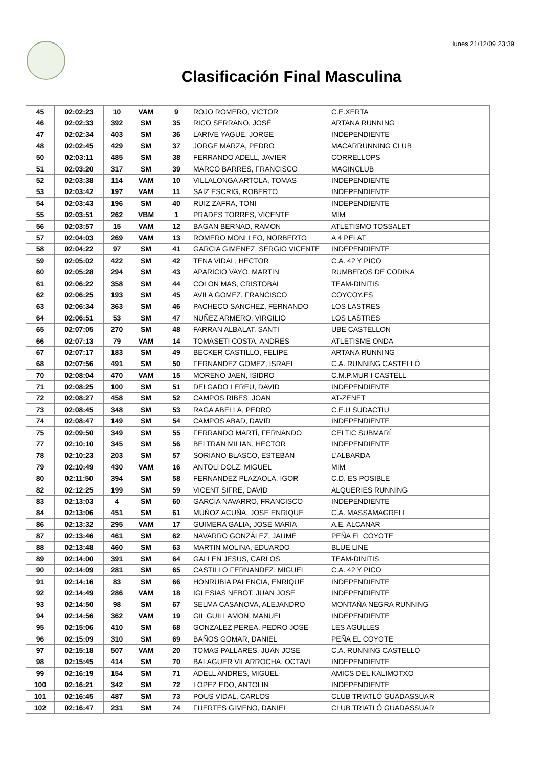lunes 21/12/09 23:39
Clasificación Final Masculina
| 45 | 02:02:23 | 10 | VAM | 9 | ROJO ROMERO, VICTOR | C.E.XERTA |
| 46 | 02:02:33 | 392 | SM | 35 | RICO SERRANO, JOSÉ | ARTANA RUNNING |
| 47 | 02:02:34 | 403 | SM | 36 | LARIVE YAGUE, JORGE | INDEPENDIENTE |
| 48 | 02:02:45 | 429 | SM | 37 | JORGE MARZA, PEDRO | MACARRUNNING CLUB |
| 50 | 02:03:11 | 485 | SM | 38 | FERRANDO ADELL, JAVIER | CORRELLOPS |
| 51 | 02:03:20 | 317 | SM | 39 | MARCO BARRES, FRANCISCO | MAGINCLUB |
| 52 | 02:03:38 | 114 | VAM | 10 | VILLALONGA ARTOLA, TOMAS | INDEPENDIENTE |
| 53 | 02:03:42 | 197 | VAM | 11 | SAIZ ESCRIG, ROBERTO | INDEPENDIENTE |
| 54 | 02:03:43 | 196 | SM | 40 | RUIZ ZAFRA, TONI | INDEPENDIENTE |
| 55 | 02:03:51 | 262 | VBM | 1 | PRADES TORRES, VICENTE | MIM |
| 56 | 02:03:57 | 15 | VAM | 12 | BAGAN BERNAD, RAMON | ATLETISMO TOSSALET |
| 57 | 02:04:03 | 269 | VAM | 13 | ROMERO MONLLEO, NORBERTO | A 4 PELAT |
| 58 | 02:04:22 | 97 | SM | 41 | GARCIA GIMENEZ, SERGIO VICENTE | INDEPENDIENTE |
| 59 | 02:05:02 | 422 | SM | 42 | TENA VIDAL, HECTOR | C.A. 42 Y PICO |
| 60 | 02:05:28 | 294 | SM | 43 | APARICIO VAYO, MARTIN | RUMBEROS DE CODINA |
| 61 | 02:06:22 | 358 | SM | 44 | COLON MAS, CRISTOBAL | TEAM-DINITIS |
| 62 | 02:06:25 | 193 | SM | 45 | AVILA GOMEZ, FRANCISCO | COYCOY.ES |
| 63 | 02:06:34 | 363 | SM | 46 | PACHECO SANCHEZ, FERNANDO | LOS LASTRES |
| 64 | 02:06:51 | 53 | SM | 47 | NUÑEZ ARMERO, VIRGILIO | LOS LASTRES |
| 65 | 02:07:05 | 270 | SM | 48 | FARRAN ALBALAT, SANTI | UBE CASTELLON |
| 66 | 02:07:13 | 79 | VAM | 14 | TOMASETI COSTA, ANDRES | ATLETISME ONDA |
| 67 | 02:07:17 | 183 | SM | 49 | BECKER CASTILLO, FELIPE | ARTANA RUNNING |
| 68 | 02:07:56 | 491 | SM | 50 | FERNANDEZ GOMEZ, ISRAEL | C.A. RUNNING CASTELLÓ |
| 70 | 02:08:04 | 470 | VAM | 15 | MORENO JAEN, ISIDRO | C.M.P.MUR I CASTELL |
| 71 | 02:08:25 | 100 | SM | 51 | DELGADO LEREU, DAVID | INDEPENDIENTE |
| 72 | 02:08:27 | 458 | SM | 52 | CAMPOS RIBES, JOAN | AT-ZENET |
| 73 | 02:08:45 | 348 | SM | 53 | RAGA ABELLA, PEDRO | C.E.U SUDACTIU |
| 74 | 02:08:47 | 149 | SM | 54 | CAMPOS ABAD, DAVID | INDEPENDIENTE |
| 75 | 02:09:50 | 349 | SM | 55 | FERRANDO MARTÍ, FERNANDO | CELTIC SUBMARÍ |
| 77 | 02:10:10 | 345 | SM | 56 | BELTRAN MILIAN, HECTOR | INDEPENDIENTE |
| 78 | 02:10:23 | 203 | SM | 57 | SORIANO BLASCO, ESTEBAN | L'ALBARDA |
| 79 | 02:10:49 | 430 | VAM | 16 | ANTOLI DOLZ, MIGUEL | MIM |
| 80 | 02:11:50 | 394 | SM | 58 | FERNANDEZ PLAZAOLA, IGOR | C.D. ES POSIBLE |
| 82 | 02:12:25 | 199 | SM | 59 | VICENT SIFRE, DAVID | ALQUERIES RUNNING |
| 83 | 02:13:03 | 4 | SM | 60 | GARCIA NAVARRO, FRANCISCO | INDEPENDIENTE |
| 84 | 02:13:06 | 451 | SM | 61 | MUÑOZ ACUÑA, JOSE ENRIQUE | C.A. MASSAMAGRELL |
| 86 | 02:13:32 | 295 | VAM | 17 | GUIMERA GALIA, JOSE MARIA | A.E. ALCANAR |
| 87 | 02:13:46 | 461 | SM | 62 | NAVARRO GONZÁLEZ, JAUME | PEÑA EL COYOTE |
| 88 | 02:13:48 | 460 | SM | 63 | MARTIN MOLINA, EDUARDO | BLUE LINE |
| 89 | 02:14:00 | 391 | SM | 64 | GALLEN JESUS, CARLOS | TEAM-DINITIS |
| 90 | 02:14:09 | 281 | SM | 65 | CASTILLO FERNANDEZ, MIGUEL | C.A. 42 Y PICO |
| 91 | 02:14:16 | 83 | SM | 66 | HONRUBIA PALENCIA, ENRIQUE | INDEPENDIENTE |
| 92 | 02:14:49 | 286 | VAM | 18 | IGLESIAS NEBOT, JUAN JOSE | INDEPENDIENTE |
| 93 | 02:14:50 | 98 | SM | 67 | SELMA CASANOVA, ALEJANDRO | MONTAÑA NEGRA RUNNING |
| 94 | 02:14:56 | 362 | VAM | 19 | GIL GUILLAMON, MANUEL | INDEPENDIENTE |
| 95 | 02:15:06 | 410 | SM | 68 | GONZALEZ PEREA, PEDRO JOSE | LES AGULLES |
| 96 | 02:15:09 | 310 | SM | 69 | BAÑOS GOMAR, DANIEL | PEÑA EL COYOTE |
| 97 | 02:15:18 | 507 | VAM | 20 | TOMAS PALLARES, JUAN JOSE | C.A. RUNNING CASTELLÓ |
| 98 | 02:15:45 | 414 | SM | 70 | BALAGUER VILARROCHA, OCTAVI | INDEPENDIENTE |
| 99 | 02:16:19 | 154 | SM | 71 | ADELL ANDRES, MIGUEL | AMICS DEL KALIMOTXO |
| 100 | 02:16:21 | 342 | SM | 72 | LOPEZ EDO, ANTOLIN | INDEPENDIENTE |
| 101 | 02:16:45 | 487 | SM | 73 | POUS VIDAL, CARLOS | CLUB TRIATLÓ GUADASSUAR |
| 102 | 02:16:47 | 231 | SM | 74 | FUERTES GIMENO, DANIEL | CLUB TRIATLÓ GUADASSUAR |